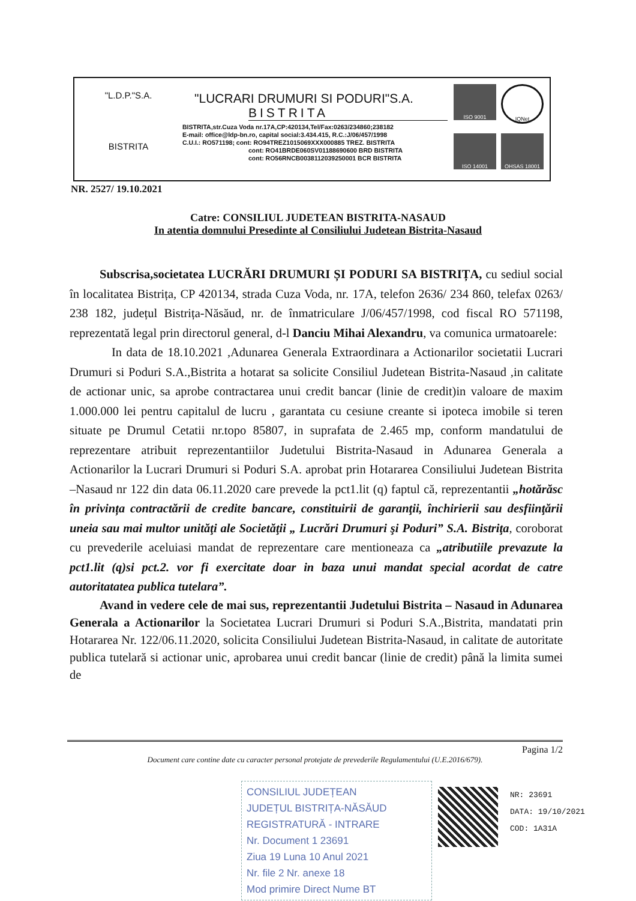"L.D.P."S.A.
BISTRITA
"LUCRARI DRUMURI SI PODURI"S.A.
BISTRITA
BISTRITA,str.Cuza Voda nr.17A,CP:420134,Tel/Fax:0263/234860;238182
E-mail: office@ldp-bn.ro, capital social:3.434.415, R.C.:J/06/457/1998
C.U.I.: RO571198; cont: RO94TREZ1015069XXX000885 TREZ. BISTRITA
cont: RO41BRDE060SV01188690600 BRD BISTRITA
cont: RO56RNCB0038112039250001 BCR BISTRITA
ISO 9001
IQNet
ISO 14001
OHSAS 18001
NR. 2527/ 19.10.2021
Catre: CONSILIUL JUDETEAN BISTRITA-NASAUD
In atentia domnului Presedinte al Consiliului Judetean Bistrita-Nasaud
Subscrisa,societatea LUCRĂRI DRUMURI ȘI PODURI SA BISTRIȚA, cu sediul social în localitatea Bistrița, CP 420134, strada Cuza Voda, nr. 17A, telefon 2636/ 234 860, telefax 0263/ 238 182, județul Bistrița-Năsăud, nr. de înmatriculare J/06/457/1998, cod fiscal RO 571198, reprezentată legal prin directorul general, d-l Danciu Mihai Alexandru, va comunica urmatoarele:
In data de 18.10.2021 ,Adunarea Generala Extraordinara a Actionarilor societatii Lucrari Drumuri si Poduri S.A.,Bistrita a hotarat sa solicite Consiliul Judetean Bistrita-Nasaud ,in calitate de actionar unic, sa aprobe contractarea unui credit bancar (linie de credit)in valoare de maxim 1.000.000 lei pentru capitalul de lucru , garantata cu cesiune creante si ipoteca imobile si teren situate pe Drumul Cetatii nr.topo 85807, in suprafata de 2.465 mp, conform mandatului de reprezentare atribuit reprezentantiilor Judetului Bistrita-Nasaud in Adunarea Generala a Actionarilor la Lucrari Drumuri si Poduri S.A. aprobat prin Hotararea Consiliului Judetean Bistrita –Nasaud nr 122 din data 06.11.2020 care prevede la pct1.lit (q) faptul că, reprezentantii „hotărăsc în privința contractării de credite bancare, constituirii de garanţii, închirierii sau desfiinţării uneia sau mai multor unităţi ale Societăţii „ Lucrări Drumuri şi Poduri” S.A. Bistriţa, coroborat cu prevederile aceluiasi mandat de reprezentare care mentioneaza ca „atributiile prevazute la pct1.lit (q)si pct.2. vor fi exercitate doar in baza unui mandat special acordat de catre autoritatatea publica tutelara”.
Avand in vedere cele de mai sus, reprezentantii Judetului Bistrita – Nasaud in Adunarea Generala a Actionarilor la Societatea Lucrari Drumuri si Poduri S.A.,Bistrita, mandatati prin Hotararea Nr. 122/06.11.2020, solicita Consiliului Judetean Bistrita-Nasaud, in calitate de autoritate publica tutelară si actionar unic, aprobarea unui credit bancar (linie de credit) până la limita sumei de
Pagina 1/2
Document care contine date cu caracter personal protejate de prevederile Regulamentului (U.E.2016/679).
CONSILIUL JUDEȚEAN
JUDEȚUL BISTRIȚA-NĂSĂUD
REGISTRATURĂ - INTRARE
Nr. Document 1 23691
Ziua 19 Luna 10 Anul 2021
Nr. file 2 Nr. anexe 18
Mod primire Direct Nume BT
NR: 23691
DATA: 19/10/2021
COD: 1A31A